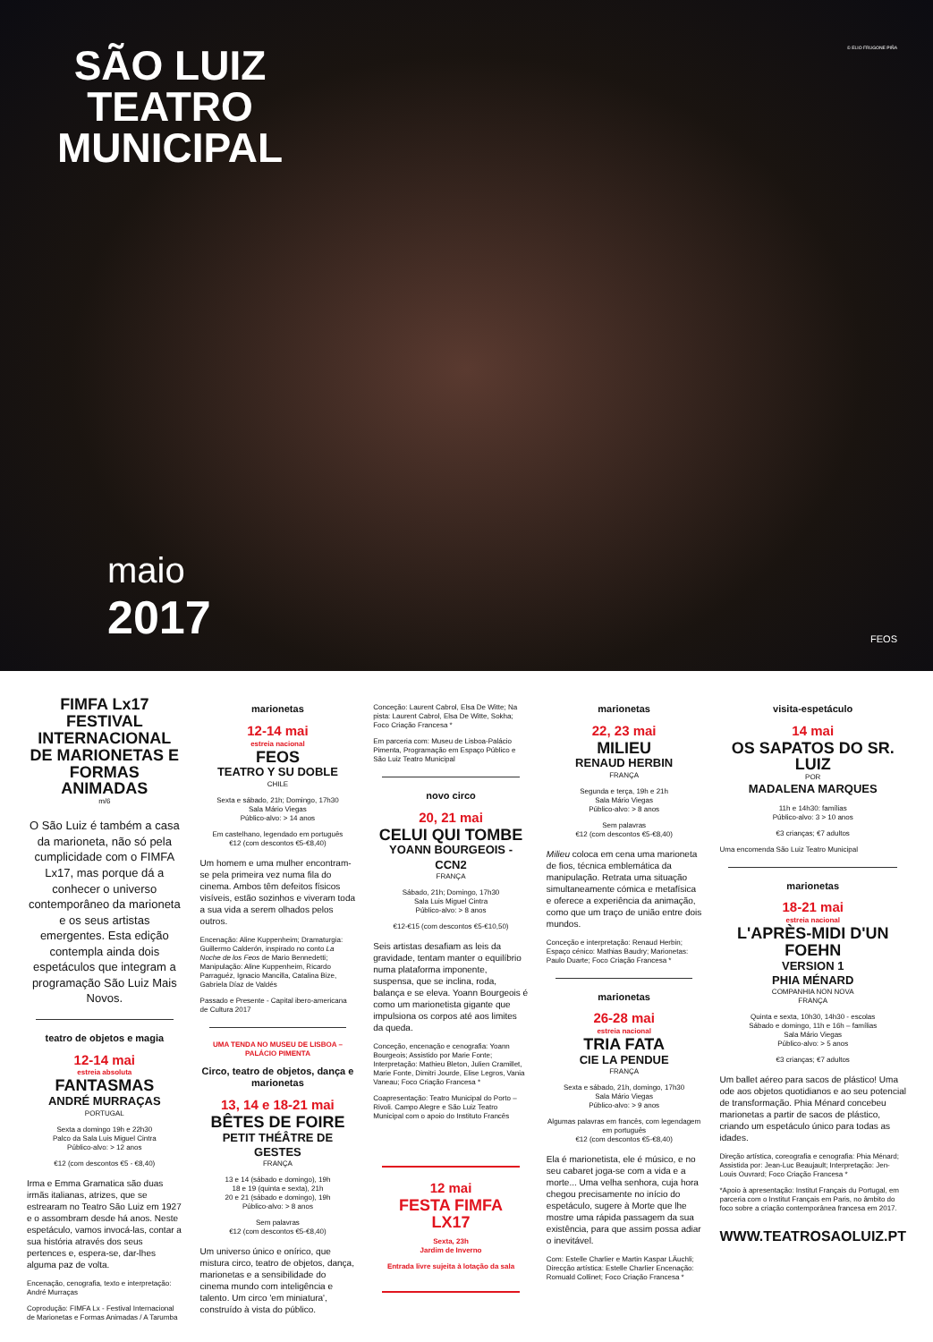SÃO LUIZ TEATRO MUNICIPAL
© ELIO FRUGONE PIÑA
maio
2017
FEOS
FIMFA Lx17
FESTIVAL INTERNACIONAL DE MARIONETAS E FORMAS ANIMADAS
m/6
O São Luiz é também a casa da marioneta, não só pela cumplicidade com o FIMFA Lx17, mas porque dá a conhecer o universo contemporâneo da marioneta e os seus artistas emergentes. Esta edição contempla ainda dois espetáculos que integram a programação São Luiz Mais Novos.
teatro de objetos e magia
12-14 mai
estreia absoluta
FANTASMAS
ANDRÉ MURRAÇAS
PORTUGAL
Sexta a domingo 19h e 22h30
Palco da Sala Luis Miguel Cintra
Público-alvo: > 12 anos
€12 (com descontos €5 - €8,40)
Irma e Emma Gramatica são duas irmãs italianas, atrizes, que se estrearam no Teatro São Luiz em 1927 e o assombram desde há anos. Neste espetáculo, vamos invocá-las, contar a sua história através dos seus pertences e, espera-se, dar-lhes alguma paz de volta.
Encenação, cenografia, texto e interpretação: André Murraças
Coprodução: FIMFA Lx - Festival Internacional de Marionetas e Formas Animadas / A Tarumba
marionetas
12-14 mai
estreia nacional
FEOS
TEATRO Y SU DOBLE
CHILE
Sexta e sábado, 21h; Domingo, 17h30
Sala Mário Viegas
Público-alvo: > 14 anos
Em castelhano, legendado em português
€12 (com descontos €5-€8,40)
Um homem e uma mulher encontram-se pela primeira vez numa fila do cinema. Ambos têm defeitos físicos visíveis, estão sozinhos e viveram toda a sua vida a serem olhados pelos outros.
Encenação: Aline Kuppenheim; Dramaturgia: Guillermo Calderón, inspirado no conto La Noche de los Feos de Mario Bennedetti; Manipulação: Aline Kuppenheim, Ricardo Parraguéz, Ignacio Mancilla, Catalina Bize, Gabriela Díaz de Valdés
Passado e Presente - Capital ibero-americana de Cultura 2017
UMA TENDA NO MUSEU DE LISBOA – PALÁCIO PIMENTA
Circo, teatro de objetos, dança e marionetas
13, 14 e 18-21 mai
BÊTES DE FOIRE
PETIT THÉÂTRE DE GESTES
FRANÇA
13 e 14 (sábado e domingo), 19h
18 e 19 (quinta e sexta), 21h
20 e 21 (sábado e domingo), 19h
Público-alvo: > 8 anos
Sem palavras
€12 (com descontos €5-€8,40)
Um universo único e onírico, que mistura circo, teatro de objetos, dança, marionetas e a sensibilidade do cinema mundo com inteligência e talento. Um circo 'em miniatura', construído à vista do público.
Conceção: Laurent Cabrol, Elsa De Witte; Na pista: Laurent Cabrol, Elsa De Witte, Sokha; Foco Criação Francesa *
Em parceria com: Museu de Lisboa-Palácio Pimenta, Programação em Espaço Público e São Luiz Teatro Municipal
novo circo
20, 21 mai
CELUI QUI TOMBE
YOANN BOURGEOIS - CCN2
FRANÇA
Sábado, 21h; Domingo, 17h30
Sala Luis Miguel Cintra
Público-alvo: > 8 anos
€12-€15 (com descontos €5-€10,50)
Seis artistas desafiam as leis da gravidade, tentam manter o equilíbrio numa plataforma imponente, suspensa, que se inclina, roda, balança e se eleva. Yoann Bourgeois é como um marionetista gigante que impulsiona os corpos até aos limites da queda.
Conceção, encenação e cenografia: Yoann Bourgeois; Assistido por Marie Fonte; Interpretação: Mathieu Bleton, Julien Cramillet, Marie Fonte, Dimitri Jourde, Elise Legros, Vania Vaneau; Foco Criação Francesa *
Coapresentação: Teatro Municipal do Porto – Rivoli. Campo Alegre e São Luiz Teatro Municipal com o apoio do Instituto Francês
12 mai
FESTA FIMFA LX17
Sexta, 23h
Jardim de Inverno
Entrada livre sujeita à lotação da sala
marionetas
22, 23 mai
MILIEU
RENAUD HERBIN
FRANÇA
Segunda e terça, 19h e 21h
Sala Mário Viegas
Público-alvo: > 8 anos
Sem palavras
€12 (com descontos €5-€8,40)
Milieu coloca em cena uma marioneta de fios, técnica emblemática da manipulação. Retrata uma situação simultaneamente cómica e metafísica e oferece a experiência da animação, como que um traço de união entre dois mundos.
Conceção e interpretação: Renaud Herbin; Espaço cénico: Mathias Baudry; Marionetas: Paulo Duarte; Foco Criação Francesa *
marionetas
26-28 mai
estreia nacional
TRIA FATA
CIE LA PENDUE
FRANÇA
Sexta e sábado, 21h, domingo, 17h30
Sala Mário Viegas
Público-alvo: > 9 anos
Algumas palavras em francês, com legendagem em português
€12 (com descontos €5-€8,40)
Ela é marionetista, ele é músico, e no seu cabaret joga-se com a vida e a morte... Uma velha senhora, cuja hora chegou precisamente no início do espetáculo, sugere à Morte que lhe mostre uma rápida passagem da sua existência, para que assim possa adiar o inevitável.
Com: Estelle Charlier e Martin Kaspar LÄuchli; Direcção artística: Estelle Charlier Encenação: Romuald Collinet; Foco Criação Francesa *
visita-espetáculo
14 mai
OS SAPATOS DO SR. LUIZ
POR
MADALENA MARQUES
11h e 14h30: famílias
Público-alvo: 3 > 10 anos
€3 crianças; €7 adultos
Uma encomenda São Luiz Teatro Municipal
marionetas
18-21 mai
estreia nacional
L'APRÈS-MIDI D'UN FOEHN
VERSION 1
PHIA MÉNARD
COMPANHIA NON NOVA
FRANÇA
Quinta e sexta, 10h30, 14h30 - escolas
Sábado e domingo, 11h e 16h – famílias
Sala Mário Viegas
Público-alvo: > 5 anos
€3 crianças; €7 adultos
Um ballet aéreo para sacos de plástico! Uma ode aos objetos quotidianos e ao seu potencial de transformação. Phia Ménard concebeu marionetas a partir de sacos de plástico, criando um espetáculo único para todas as idades.
Direção artística, coreografia e cenografia: Phia Ménard; Assistida por: Jean-Luc Beaujault; Interpretação: Jen-Louis Ouvrard; Foco Criação Francesa *
*Apoio à apresentação: Institut Français du Portugal, em parceria com o Institut Français em Paris, no âmbito do foco sobre a criação contemporânea francesa em 2017.
WWW.TEATROSAOLUIZ.PT